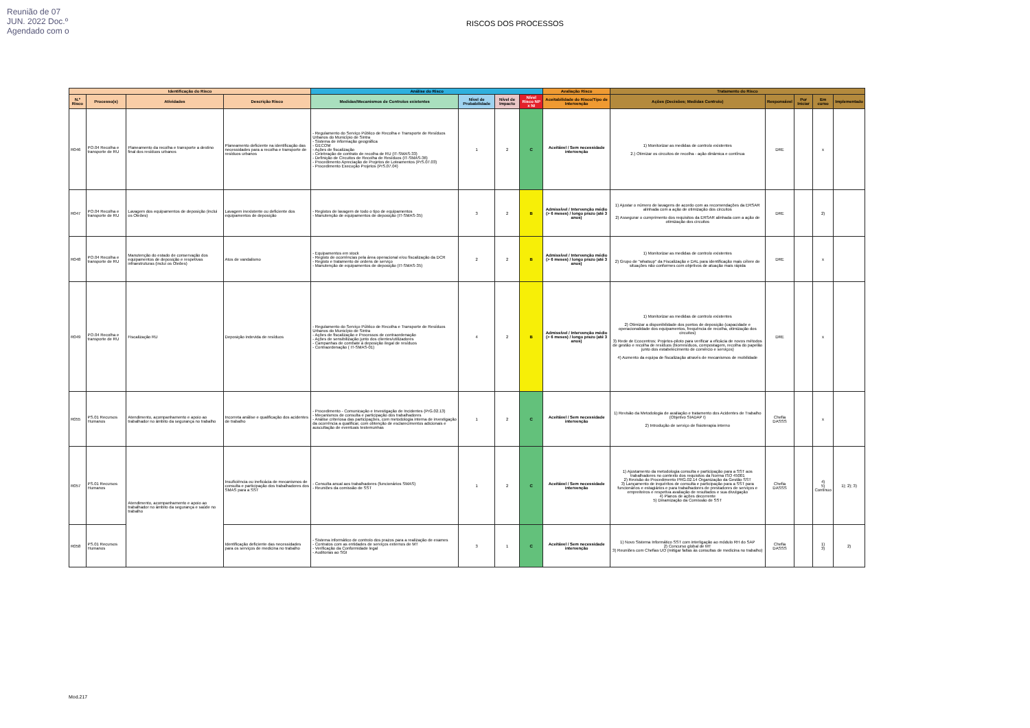Reunião de 07 JUN. 2022 Doc.º Agendado com o
RISCOS DOS PROCESSOS
| Identificação do Risco | | | | Análise do Risco | | | | Avaliação Risco | Tratamento do Risco | | | | |
| --- | --- | --- | --- | --- | --- | --- | --- | --- | --- | --- | --- | --- | --- |
| N.º Risco | Processo(s) | Atividades | Descrição Risco | Medidas/Mecanismos de Controlos existentes | Nível de Probabilidade | Nível de Impacto | Nível Risco NP x NI | Aceitabilidade do Risco/Tipo de Intervenção | Ações (Decisões; Medidas Controlo) | Responsável | Por Iniciar | Em curso | Implementado |
| R046 | PO.04 Recolha e transporte de RU | Planeamento da recolha e transporte a destino final dos resíduos urbanos | Planeamento deficiente na identificação das necessidades para a recolha e transporte de resíduos urbanos | - Regulamento do Serviço Público de Recolha e Transporte de Resíduos Urbanos do Município de Sintra - Sistema de informação geográfica - GECOM - Ações de fiscalização - Celebração de contrato de recolha de RU (IT-SMAS-33) - Definição de Circuitos de Recolha de Resíduos (IT-SMAS-36) - Procedimento Apreciação de Projetos de Loteamentos (PrS.07.03) - Procedimento Execução Projetos (PrS.07.04) | 1 | 2 | C | Aceitável / Sem necessidade intervenção | 1) Monitorizar as medidas de controlo existentes 2.) Otimizar os circuitos de recolha - ação dinâmica e contínua | DRE | | x | |
| R047 | PO.04 Recolha e transporte de RU | Lavagem dos equipamentos de deposição (inclui os Oleões) | Lavagem inexistente ou deficiente dos equipamentos de deposição | - Registos de lavagem de todo o tipo de equipamentos - Manutenção de equipamentos de deposição (IT-SMAS-35) | 3 | 2 | B | Admissível / Intervenção médio (> 6 meses) / longo prazo (até 3 anos) | 1) Ajustar o número de lavagens de acordo com as recomendações da ERSAR alinhada com a ação de otimização dos circuitos 2) Assegurar o cumprimento dos requisitos da ERSAR alinhada com a ação de otimização dos circuitos | DRE | | 2) | |
| R048 | PO.04 Recolha e transporte de RU | Manutenção do estado de conservação dos equipamentos de deposição e respetivas infraestruturas (inclui os Oleões) | Atos de vandalismo | - Equipamentos em stock - Registo de ocorrências pela área operacional e/ou fiscalização da DCR - Registo e tratamento de ordens de serviço - Manutenção de equipamentos de deposição (IT-SMAS-35) | 2 | 2 | B | Admissível / Intervenção médio (> 6 meses) / longo prazo (até 3 anos) | 1) Monitorizar as medidas de controlo existentes 2) Grupo de "whatsup" da Fiscalização e DAL para identificação mais célere de situações não conformes com objetivos de atuação mais rápida | DRE | | x | |
| R049 | PO.04 Recolha e transporte de RU | Fiscalização RU | Deposição indevida de resíduos | - Regulamento do Serviço Público de Recolha e Transporte de Resíduos Urbanos do Município de Sintra - Ações de fiscalização e Processos de contraordenação - Ações de sensibilização junto dos clientes/utilizadores - Campanhas de combate à deposição ilegal de resíduos - Contraordenação ( IT-SMAS-01) | 4 | 2 | B | Admissível / Intervenção médio (> 6 meses) / longo prazo (até 3 anos) | 1) Monitorizar as medidas de controlo existentes 2) Otimizar a disponibilidade dos pontos de deposição (capacidade e operacionalidade dos equipamentos, frequência de recolha, otimização dos circuitos) 3) Rede de Ecocentros; Projetos-piloto para verificar a eficácia de novos métodos de gestão e recolha de resíduos (biorresíduos, compostagem, recolha do papelão junto dos estabelecimento de comércio e serviços) 4) Aumento da equipa de fiscalização através de mecanismos de mobilidade | DRE | | x | |
| R055 | PS.01 Recursos Humanos | Atendimento, acompanhamento e apoio ao trabalhador no âmbito da segurança no trabalho | Incorreta análise e qualificação dos acidentes de trabalho | - Procedimento - Comunicação e Investigação de Incidentes (PrG.02.13) - Mecanismos de consulta e participação dos trabalhadores - Análise criteriosa das participações, com metodologia interna de investigação da ocorrência a qualificar, com obtenção de esclarecimentos adicionais e auscultação de eventuais testemunhas | 1 | 2 | C | Aceitável / Sem necessidade intervenção | 1) Revisão da Metodologia de avaliação e tratamento dos Acidentes de Trabalho (Objetivo SIADAP I) 2) Introdução de serviço de fisioterapia interno | Chefia DASSS | | x | |
| R057 | PS.01 Recursos Humanos | Atendimento, acompanhamento e apoio ao trabalhador no âmbito da segurança e saúde no trabalho | Insuficiência ou ineficácia de mecanismos de consulta e participação dos trabalhadores dos SMAS para a SST | - Consulta anual aos trabalhadores (funcionários SMAS) - Reuniões da comissão de SST | 1 | 2 | C | Aceitável / Sem necessidade intervenção | 1) Ajustamento da metodologia consulta e participação para a SST aos trabalhadores no contexto dos requisitos da Norma ISO 45001 2) Revisão do Procedimento PRG.02.14 Organização da Gestão SST 3) Lançamento de inquéritos de consulta e participação para a SST para funcionários e estagiários e para trabalhadores de prestadores de serviços e empreiteiros e respetiva avaliação de resultados e sua divulgação 4) Planos de ações decorrente 5) Dinamização da Comissão de SST | Chefia DASSS | | 4) 5) Contínuo | 1); 2); 3) |
| R058 | PS.01 Recursos Humanos | | Identificação deficiente das necessidades para os serviços de medicina no trabalho | - Sistema informático de controlo dos prazos para a realização de exames - Contratos com as entidades de serviços externos de MT - Verificação da Conformidade legal - Auditorias ao SGI | 3 | 1 | C | Aceitável / Sem necessidade intervenção | 1) Novo Sistema Informático SST com interligação ao módulo RH do SAP 2) Concurso global de MT 3) Reuniões com Chefias UO (mitigar faltas às consultas de medicina no trabalho) | Chefia DASSS | | 1) 3) | 2) |
Mod.217